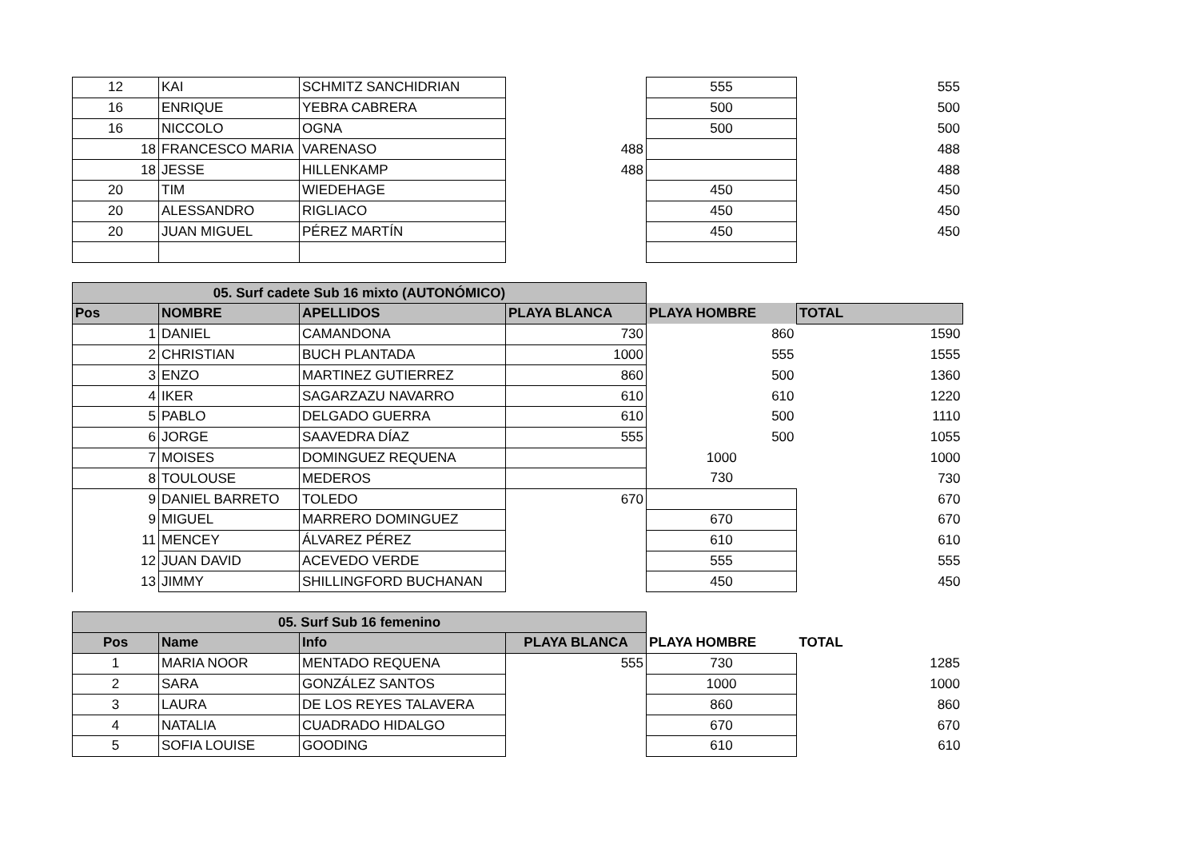| 12 | KAI | SCHMITZ SANCHIDRIAN | | 555 | 555 |
| 16 | ENRIQUE | YEBRA CABRERA | | 500 | 500 |
| 16 | NICCOLO | OGNA | | 500 | 500 |
| 18 | FRANCESCO MARIA | VARENASO | 488 | | 488 |
| 18 | JESSE | HILLENKAMP | 488 | | 488 |
| 20 | TIM | WIEDEHAGE | | 450 | 450 |
| 20 | ALESSANDRO | RIGLIACO | | 450 | 450 |
| 20 | JUAN MIGUEL | PÉREZ MARTÍN | | 450 | 450 |
| 05. Surf cadete Sub 16 mixto (AUTONÓMICO) | | | | | |
| Pos | NOMBRE | APELLIDOS | PLAYA BLANCA | PLAYA HOMBRE | TOTAL |
| 1 | DANIEL | CAMANDONA | 730 | 860 | 1590 |
| 2 | CHRISTIAN | BUCH PLANTADA | 1000 | 555 | 1555 |
| 3 | ENZO | MARTINEZ GUTIERREZ | 860 | 500 | 1360 |
| 4 | IKER | SAGARZAZU NAVARRO | 610 | 610 | 1220 |
| 5 | PABLO | DELGADO GUERRA | 610 | 500 | 1110 |
| 6 | JORGE | SAAVEDRA DÍAZ | 555 | 500 | 1055 |
| 7 | MOISES | DOMINGUEZ REQUENA | | 1000 | 1000 |
| 8 | TOULOUSE | MEDEROS | | 730 | 730 |
| 9 | DANIEL BARRETO | TOLEDO | 670 | | 670 |
| 9 | MIGUEL | MARRERO DOMINGUEZ | | 670 | 670 |
| 11 | MENCEY | ÁLVAREZ PÉREZ | | 610 | 610 |
| 12 | JUAN DAVID | ACEVEDO VERDE | | 555 | 555 |
| 13 | JIMMY | SHILLINGFORD BUCHANAN | | 450 | 450 |
| 05. Surf Sub 16 femenino | | | | | |
| Pos | Name | Info | PLAYA BLANCA | PLAYA HOMBRE | TOTAL |
| 1 | MARIA NOOR | MENTADO REQUENA | 555 | 730 | 1285 |
| 2 | SARA | GONZÁLEZ SANTOS | | 1000 | 1000 |
| 3 | LAURA | DE LOS REYES TALAVERA | | 860 | 860 |
| 4 | NATALIA | CUADRADO HIDALGO | | 670 | 670 |
| 5 | SOFIA LOUISE | GOODING | | 610 | 610 |